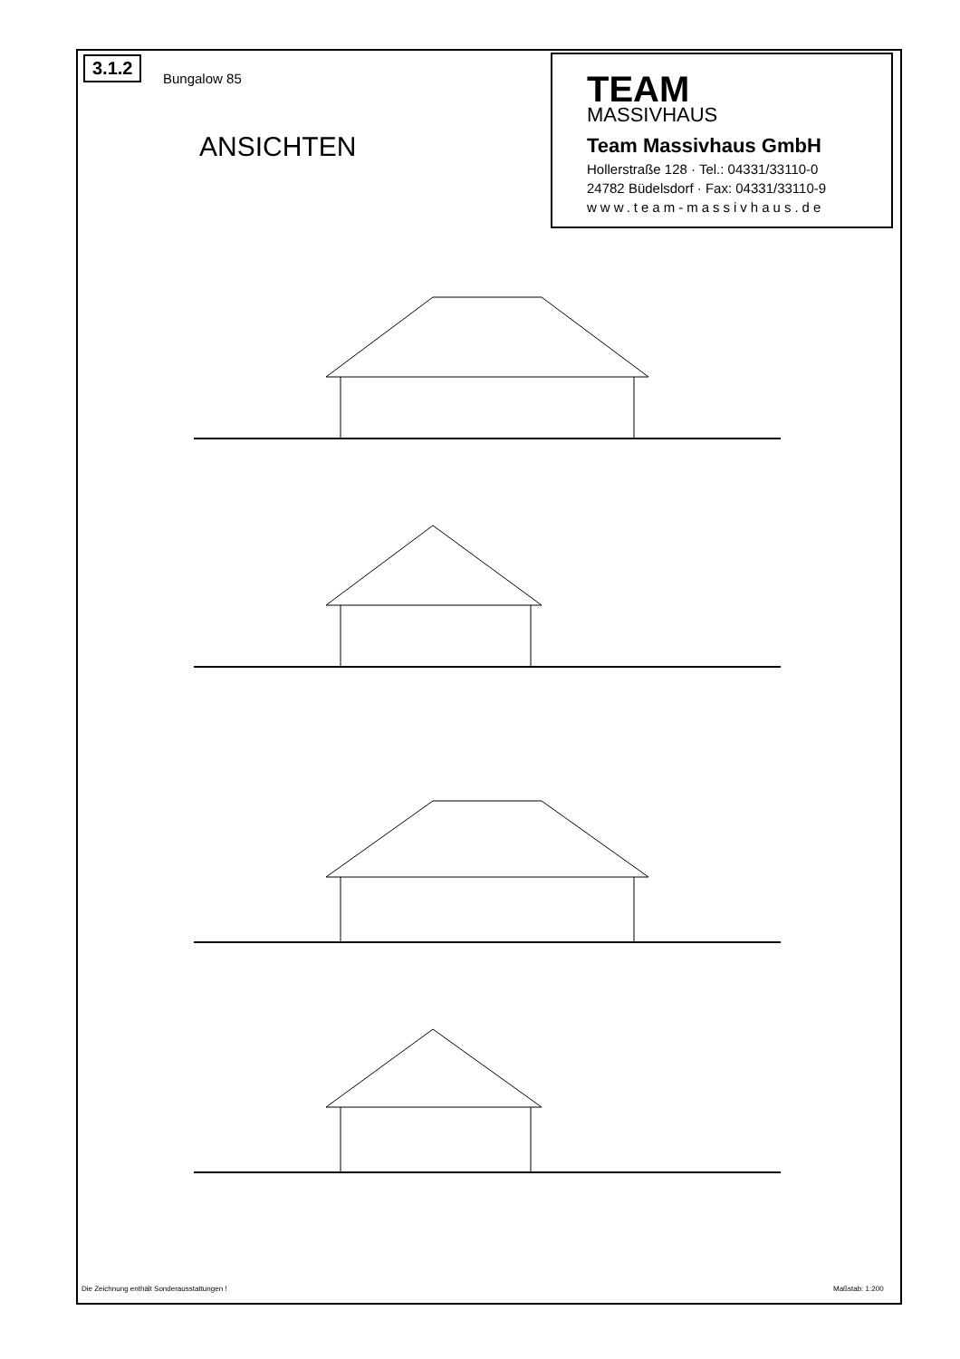3.1.2
Bungalow 85
ANSICHTEN
TEAM
MASSIVHAUS
Team Massivhaus GmbH
Hollerstraße 128 · Tel.: 04331/33110-0
24782 Büdelsdorf · Fax: 04331/33110-9
www.team-massivhaus.de
Die Zeichnung enthält Sonderausstattungen !
Maßstab: 1:200